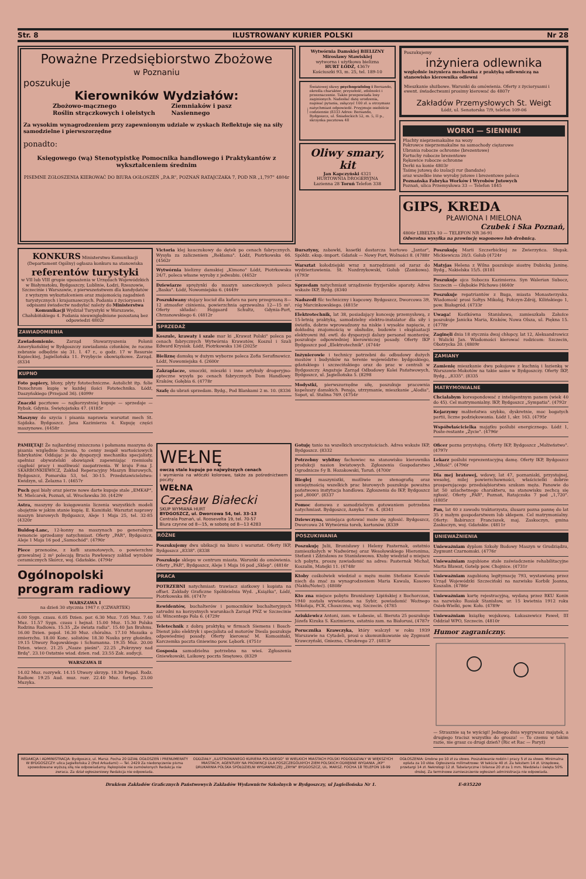Str. 8 ILUSTROWANY KURIER POLSKI Nr 28
Poważne Przedsiębiorstwo Zbożowe
w Poznaniu
poszukuje
Kierowników Wydziałów:
Zbożowo-mącznego Ziemniaków i pasz Roślin strączkowych i oleistych Nasiennego
Za wysokim wynagrodzeniem przy zapewnionym udziale w zyskach Reflektuje się na siły samodzielne i pierwszorzędne
ponadto:
Księgowego (wą) Stenotypistkę Pomocnika handlowego i Praktykantów z wykształceniem średnim
PISEMNE ZGŁOSZENIA KIEROWAĆ DO BIURA OGŁOSZEŃ „P.A.R", POZNAŃ RATAJCZAKA 7, POD NR „1,797" 4804r
Wytwórnia Damskiej BIELIZNY Mirosławy Stawiskiej
wytworna i użytkowa bielizna
HURT ŁÓDŹ, 4367r
Kościuszki 93, m. 25, tel. 189-10
Światowej sławy psychografolog i Bersando, określa charakter, przyszłość, zdolności i przeznaczenie. Także przepowiada losy zaginionych. Nadesłać datę urodzenia, napisać pytania, załączyć 100 zł. a otrzymasz natychmiast odpowiedź. Przyjmuje osobiście codziennie (8333 Adres: Bersando, Bydgoszcz, ul. Śniadeckich 52, m. 5, II p., skrzynka pocztowa 48
Oliwy smary, kit
Jan Kapczyński 4321
HURTOWNIA DROGERYJNA
Łazienna 28 Toruń Telefon 338
Poszukujemy
inżyniera odlewnika
względnie inżyniera mechanika z praktyką odlewniczą na stanowisko kierownika odlewni
Mieszkanie służbowe. Warunki do omówienia. Oferty z życiorysami i ewent. świadectwami prosimy kierować do 4807r
Zakładów Przemysłowych St. Weigt
Łódź, ul. Senatorska 7/9, telefon 109-06
WORKI — SIENNIKI
Płachty nieprzemakalne na wozy
Pokrowce nieprzemakalne na samochody ciężarowe
Ubrania robocze ochronne (brezentowe)
Fartuchy robocze brezentowe
Rękawice robocze ochronne
Derki na konie 4803r
Taśmę jutową do izolacji rur (bandaże)
oraz wszelkie inne wyroby jutowe i brezentowe poleca
Poznańska Fabryka Worków i Wyrobów Jutowych
Poznań, ulica Przemysłowa 33 — Telefon 1845
GIPS, KREDA
PŁAWIONA I MIELONA
Czubek i Ska Poznań,
4806r LIBELTA 10 — TELEFON NR 36-91
Odwrotna wysyłka na prowincję wagonowo lub drobnicą.
KONKURS Ministerstwo Komunikacji (Departament Ogólny) ogłasza konkurs na stanowiska
referentów turystyki
w VII lub VIII grupie uposażenia w Urzędach Wojewódzkich w Białymstoku, Bydgoszczy, Lublinie, Łodzi, Rzeszowie, Szczecinie i Warszawie, z pierwszeństwem dla kandydatów z wyższym wykształceniem oraz znajomością zagadnień turystycznych i krajoznawczych. Podania z życiorysem i odpisami świadectw nadsyłać należy do Ministerstwa Komunikacji Wydział Turystyki w Warszawie, Chałubińskiego 4. Podania nieuwzględnione pozostaną bez odpowiedzi 4802r
ZAWIADOMIENIA
Zawiadomienie. Zarząd Stowarzyszenia Polonii Amerykańskiej w Bydgoszczy zawiadamia członków, że roczne zebranie odbędzie się 31. I. 47 r., o godz. 17 w Resursie Kupieckiej, Jagiellońska 11. Przybycie obowiązkowe. Zarząd. (8334
KUPNO
Foto papiery, błony, płyty fototechniczne. Autolicht itp. folie Duxochrom kupię w każdej ilości Fototechnika. Łódź, Daszyńskiego (Przejazd 36). (4099r
Znaczki pocztowe — najkorzystniej kupuje — sprzedaje — Rybak. Gdynia. Świętojańska 47. (4185r
Maszyny do szycia i pisania naprawia warsztat mech St. Sajdaka. Bydgoszcz. Jana Kazimierza 4. Kupuję części maszynowe. (4458r
Victoria klej kauczukowy do dętek po cenach fabrycznych. Wysyła za zaliczeniem „Reklama". Łódź, Piotrkowska 46. (4562r
Wytwórnia bielizny damskiej „Kimono" Łódź, Piotrkowska 24/7, poleca własne wyroby z jedwabiu. (4652r
Dziewiarze sprężynki do maszyn saneczkowych poleca „Baska". Łódź, Nowomiejska 6. (4649r
Poszukiwany stojący kocioł dla kafara na parę przegrzaną 8—12 atmosfer ciśnienia, powierzchnia ogrzewalna 12—15 m². Oferty składać: Hojgaard Schultz, Gdynia-Port, Chrzanowskiego 6. (4812r
SPRZEDAŻ
Koszule, krawaty i szale mar ki „Krawat Polski" poleca po cenach fabrycznych Wytwórnia Krawatów, Koszul i Szali Edward Krysiak. Łódź, Piotrkowska 136 (2025r
Bieliznę damską w dużym wyborze poleca Zofia Serafinowicz. Łódź, Nowomiejska 4. (2600r
Zakraplacze, smoczki, mieszki i inne artykuły drogeryjno-apteczne wysyła po cenach fabrycznych Dom Handlowy. Kraków, Gołębia 6. (4778r
Szafę do ubrań sprzedam. Bydg., Pod Blankami 2 m. 10. (8336
Bursztyny, zabawki, kasetki dostarcza hurtowo „Jantar", Spółdz. eksp.-import. Gdańsk — Nowy Port, Wolności 8. (4788r
Warsztat kołodziejski wraz z narzędziami od zaraz do wydzierżawienia. St. Nozdrzykowski, Golub (Zamkowa). (4793r
Sprzedam natychmiast urządzenie fryzjerskie aparaty. Adres wskaże IKP, Bydg. (8340
Nadszedł filc techniczny i kapcowy. Bydgoszcz, Dworcowa 39, róg Marcinkowskiego. (4815r
Elektrotechnik, lat 38, posiadający koncesję przemysłową, z 15-letnią praktyką, samodzielny elektro-instalator dla siły i światła, dobrze wprowadzony na niskie i wysokie napięcie, z dokładną znajomością w obsłudze, budowie i eksploatacji elektrowni itd. ewtl. do dyspozycji dalszy personel monterów, poszukuje odpowiedniej kierowniczej posady. Oferty IKP Bydgoszcz pod „Elektrotechnik". (4744r
Inżynierowie i technicy potrzebni do odbudowy dużych mostów i budynków na terenie województw: bydgoskiego, gdańskiego i szczecińskiego oraz do prac w centrali w Bydgoszczy. Angażuje Zarząd Odbudowy Kolei Państwowych, Bydgoszcz, ul. Jagiellońska 5. (8298
Modystki, pierwszorzędne siłę, poszukuje pracownia kapeluszy damskich. Pensja, utrzymanie, mieszkanie „Alodia", Sopot, ul. Stalina 769. (4754r
Poszukuję Marii Szczerbickiej ze Zwierzyńca. Słupsk. Mickiewicza 20/3. Golub (4724r
Matyjas Helena z Wilna poszukuje siostrę Dubicką Janinę. Bydg., Nakielska 15/5. (8181
Poszukuje ojca Subocza Kazimierza. Syn Walerian Subocz, Szczecin — Głębokie Pilchowo (4640r
Poszukuje repatriantów z Buga, miasta Monasterzyska. Wiadomość prosi Sołtys Mikołaj, Połczyn-Zdrój, Kilińskiego 1, pow. Białogród. (4733r
Uwaga! Kostkówna Stanisława, zamieszkała Załoźce poszukuje Janicka Maria, Kraków, Nowa Olsza, ul. Piękna 15. (4778r
Zaginęli dnia 18 stycznia dwaj chłopcy, lat 12, Aleksandrowicz i Walicki Jan. Wiadomości kierować rodzicom: Szczecin, Obotrycka 20. (4809r
ZAMIANY
Zamienię mieszkanie dwu pokojowe z kuchnią i łazienką w Warszawie-Mokotów na takie same w Bydgoszczy. Oferty IKP, Bydg., „8335". (8335
MATRYMONIALNE
Chciałabym korespondować z inteligentnym panem (wiek 40 do 45). Cel matrymonialny. IKP, Bydgoszcz „Sympatia". (4792r
Kojarzymy małżeństwa szybko, dyskretnie, moc bogatych partii, liczne podziękowania. Łódź 1, skr. 163. (4795r
Współwłaścicielka majątku poślubi energicznego. Łódź 1, Poste-restante „Życie". (4796r
PAMIĘTAJ! Że najbardziej zniszczona i połamana maszyna do pisania względnie liczenia, to cenny zespół wartościowych fabrykatów. Oddając je do dyspozycji mechanika specjalisty, spełnisz obywatelski obowiązek zapewniając rzemiosłu ciągłość pracy i możliwość zaopatrzenia. W kraju F-ma J. SKARBONKIEWICZ, Zakład Reperacyjny Maszyn Biurowych, Bydgoszcz, Pomorska 53, tel. 30-15. Przedstawicielstwo: Kwidzyn, ul. Żelazna 1. (4657r
Puch gęsi biały oraz pierze nowe darte kupuje stale „EMKAP", M. Mielcarek, Poznań, ul. Wrocławska 30. (4429r
Astra, maszyny do księgowania liczenia wszystkich modeli obojętnie w jakim stanie kupię. E. Kamiński. Warsztat naprawy maszyn biurowych Bydgoszcz, Aleje 1 Maja 25, tel. 32-85 (4320r
Buldog-Lanc, 12-konny na maszynach po generalnym remoncie sprzedamy natychmiast. Oferty „PAR", Bydgoszcz, Aleje 1 Maja 16 pod „Samochód". (4790r
Piece przenośne, z kafli szamotowych, o powierzchni grzewalnej 2 m² polecają Bracia Pawłowscy zakład wyrobów ceramicznych Skórcz, woj. Gdańskie. (4794r
Ogólnopolski program radiowy
WARSZAWA I
na dzień 30 stycznia 1947 r. (CZWARTEK)
6.00 Sygn. czasu. 6.05 Dzien. por. 6.30 Muz. 7.05 Muz. 7.40 Muz. 11.57 Sygn. czasu i hejnał. 15.00 Muz. 15.30 Polska Rodzina Radiowa. 15.35 „Ze świata radia". 15.40 Jan Brahms. 16.00 Dzien. popoł. 16.30 Muz. chóralna. 17.10 Mozaika o zmierzchu. 18.00 Konc. solistów. 18.30 Nauka przy głośniku. 19.15 Utwory Rogowskiego i Schumanna. 19.35 Muz. 20.00 Dzien. wiecz. 21.25 „Nasze pieśni". 22.25 „Pokrzywy nad Brdą". 23.10 Ostatnie wiad. dzien. rad. 23.55 Zak. audycji.
WARSZAWA II
14.02 Muz. rozrywk. 14.15 Utwory skrzyp. 18.30 Pogad. Rodz. Radiow. 19.25 Aud. muz. rozr. 22.40 Muz. fortep. 23.00 Muzyka.
WEŁNĘ
owczą stale kupuje po najwyższych cenach
i wymienia na włóczki kolorowe, także za pośrednictwem poczty
WEŁNA
Czesław Białecki
SKUP WYMIANA HURT
BYDGOSZCZ, ul. Dworcowa 54, tel. 33-13
Centrala Poznań, ul. Roosevelta 19, tel. 70-57
Biura czynne od 8—15, w sobotę od 8—13 4283
RÓŻNE
Poszukujemy dwu ubikacji na biuro i warsztat. Oferty IKP, Bydgoszcz „8338". (8338
Poszukuje sklepu w centrum miasta. Warunki do omówienia. Oferty „PAR", Bydgoszcz, Aleje 1 Maja 16 pod „Sklep". (4816r
PRACA
POTRZEBNI natychmiast: trawiacz siatkowy i kopista na offset. Zakłady Graficzne Spółdzielnia Wyd. „Książka", Łódź, Piotrkowska 86. (4747r
Rewidentów, buchalterów i pomocników buchalteryjnych zatrudni na korzystnych warunkach Zarząd PNZ w Szczecinie ul. Wincentego Pola 6. (4729r
Teletechnik z dobrą praktyką w firmach Siemens i Bosch-Dienst jako elektryk i specjalista od motorów Diesla poszukuje odpowiedniej posady. Oferty kierować M. Komosiński, Karczemka poczta Gniewino pow. Lębork. (4751r
Gosposia samodzielna potrzebna na wieś. Zgłoszenia Gniewkowski, Laikowy, poczta Smętowo. (8329
Gotuję tanio na wszelkich uroczystościach. Adres wskaże IKP, Bydgoszcz. (8332
Potrzebny wybitny fachowiec na stanowisko kierownika produkcji nasion kwiatowych. Zgłoszenia Gospodarstwo Ogrodnicze f-y B. Hozakowski, Toruń. (4700r
Biegłej maszynistki, możliwie ze stenografią oraz umiejętnością wszelkich prac biurowych poszukuje poważna państwowa instytucja handlowa. Zgłoszenia do IKP, Bydgoszcz pod „8000". (8337
Pomoc domowa z samodzielnym gotowaniem potrzebna natychmiast. Bydgoszcz, Asnyka 7 m. 4. (8341
Dziewczyna, umiejąca gotować może się zgłosić. Bydgoszcz, Dworcowa 24 Wytwórnia toreb, kartonów. (8339
POSZUKIWANIA
Poszukuję Julii, Bronisławy i Heleny Pasternak, ostatnio zamieszkałych w Nadwórnej oraz Wesołowskiego Hieronima, Stefanii i Zdzisława ze Stanisławowa. Ktoby wiedział o miejscu ich pobytu, proszę zawiadomić na adres: Pasternak Michał, Koszalin, Matejki 11. (4748r
Ktoby cośkolwiek wiedział o mężu moim Stefanie Kawale niech da znać za wynagrodzeniem Maria Kawala, Kosowo (Nakło/Noteć). (4808r
Kto zna miejsce pobytu Bronisławy Lipińskiej z Bochorczan, 1940 została wywieziona na Sybir, powiadomić Woźnego Mikołaja, PCK, Choszczno, woj. Szczecin. (4785
Aziukiewicz Antoni, zam. w Łobesie, ul. Bieruta 25 poszukuje Józefa Kizuka S. Kazimierza, ostatnio zam. na Białorusi, (4787r
Porucznika Krawczyka, który walczył w roku 1939 Warszawie na Cytadeli, prosi o skomunikowanie się Zygmunt Krawczyński, Gniezno, Chrobrego 27. (4813r
Oficer pozna przystojną. Oferty IKP, Bydgoszcz „Małżeństwo". (4797r
Lekarz poślubi reprezentacyjną damę. Oferty IKP, Bydgoszcz „Miłość". (4796r
Dla mej bratowej, wdowy, lat 47, poznaniaki, przystojnej, wesołej, milej powierzchowności, właścicielki dobrze prosperującego przedsiębiorstwa szukam męża. Panowie do lat 50 szlachetnego charakteru, na stanowisku zechcą się zgłosić. Oferty „PAR", Poznań, Ratajczaka 7 pod „1,720". (4805r
Pan, lat 40 z zawodu traktorzysta, ślusarz pozna pannę do lat 35 z małym gospodarstwem lub sklepem. Cel matrymonialny. Oferty: Babirszcz Franciszek, maj. Zaskoczyn, gmina Zaskoczyn, woj. Gdańskie. (4811r
UNIEWAŻNIENIA
Unieważniam dyplom Szkoły Budowy Maszyn w Grudziądzu, Zygmunt Czarnomski. (4776r
Unieważniam zagubione stałe zaświadczenie rehabilitacyjne Marta Bławat, Gotelp pow. Chojnice. (4731r
Unieważniam zagubioną legitymację 793, wystawioną przez Urząd Wojewódzki Szczeciński na nazwisko Korbik Joanna, Koszalin. (4786r
Unieważniam kartę rejestracyjną, wydaną przez RKU Konin na nazwisko Rosiak Stanisław, ur. 15 kwietnia 1912 roku Osiek-Wielki, pow. Koło. (4789r
Unieważniam książkę wojskową. Łukaszewicz Paweł, III Oddział WPO, Szczecin. (4810r
Humor zagraniczny.
— Strasznie są te wyścigi! Jednego dnia wygrywasz majątek, a drugiego tracisz wszystko do grosza! — To czemu w takim razie, nie grasz co drugi dzień? (Ric et Rac — Paryż)
REDAKCJA i ADMINISTRACJA: Bydgoszcz, ul. Marsz. Focha 20 DZIAŁ OGŁOSZEŃ i PRENUMERATY W BYDGOSZCZY: ulica Jagiellońska 2 (Pod Arkadami) — Tel. 2429 Za niedoręczenie pisma spowodowane wyższą siłą nie odpowiadamy. Rękopisów nie zamówionych Redakcja nie zwraca. Za dział ogłoszeniowy Redakcja nie odpowiada.
ODDZIAŁY „ILUSTROWANEGO KURIERA POLSKIEGO" W WIELKICH MIASTACH POLSKI PODODDZIAŁY W WIĘKSZYCH MIASTACH, AGENTURY NA PROWINCJI DLA POSZCZEGÓLNYCH ZIEM POLSKICH ODRĘBNE WYDANIA „IKP" DRUKARNIA POLSKA SPÓŁDZIELNI WYDAWNICZEJ „ZRYW" BYDGOSZCZ, UL. MARSZ. FOCHA 18 TELEFON 18-99
OGŁOSZENIA: Drobne po 10 zł za słowo. Poszukiwanie rodzin i pracy 5 zł za słowo. Minimalna opłata za 10 słów. Ogłoszenia milimetrowe: W tekście 40 zł. Za tekstem 14 zł. Urzędowe, przetargi 14 zł. Nekrologi 12 zł. Tabelaryczne i bilanse 20 zł za 1 mm. Niedziela i święta 50% drożej. Za terminowe zamieszczenie ogłoszeń administracja nie odpowiada.
Drukiem Zakładów Graficznych Państwowych Zakładów Wydawnictw Szkolnych w Bydgoszczy, ul Jagiellońska Nr 1. E-035220